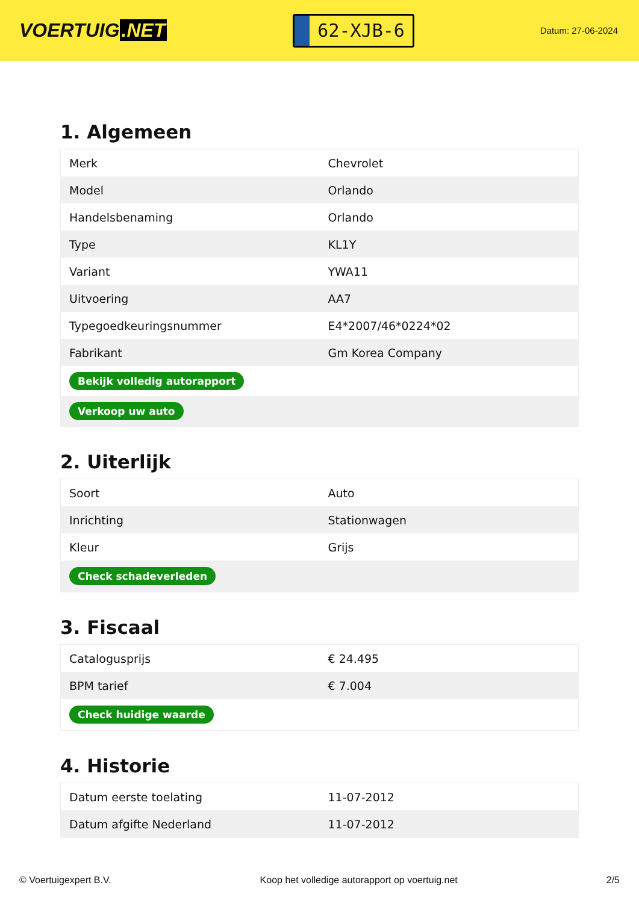VOERTUIG.NET
62-XJB-6
Datum: 27-06-2024
1. Algemeen
| Merk | Chevrolet |
| Model | Orlando |
| Handelsbenaming | Orlando |
| Type | KL1Y |
| Variant | YWA11 |
| Uitvoering | AA7 |
| Typegoedkeuringsnummer | E4*2007/46*0224*02 |
| Fabrikant | Gm Korea Company |
| Bekijk volledig autorapport | |
| Verkoop uw auto | |
2. Uiterlijk
| Soort | Auto |
| Inrichting | Stationwagen |
| Kleur | Grijs |
| Check schadeverleden | |
3. Fiscaal
| Catalogusprijs | € 24.495 |
| BPM tarief | € 7.004 |
| Check huidige waarde | |
4. Historie
| Datum eerste toelating | 11-07-2012 |
| Datum afgifte Nederland | 11-07-2012 |
© Voertuigexpert B.V. Koop het volledige autorapport op voertuig.net 2/5